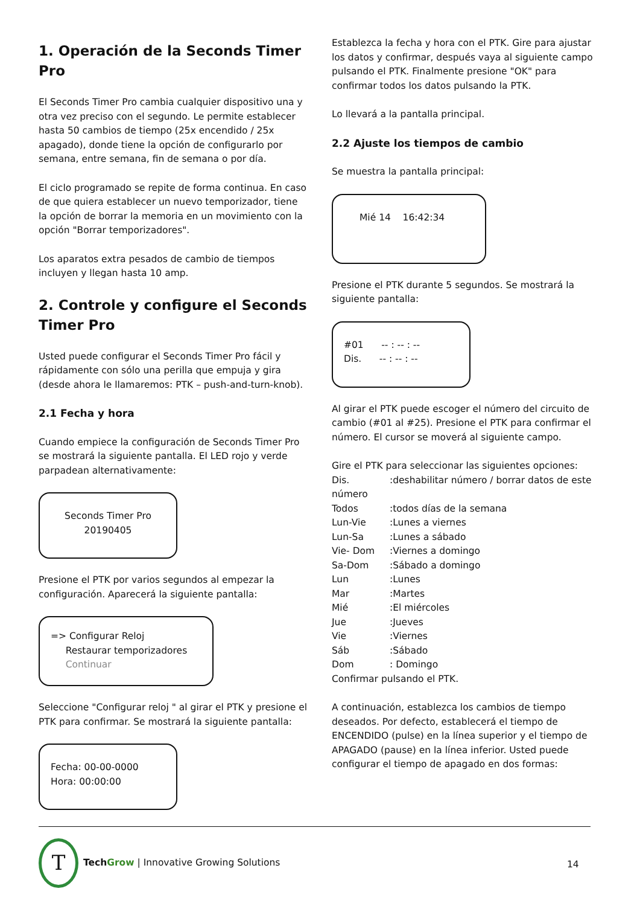1. Operación de la Seconds Timer Pro
El Seconds Timer Pro cambia cualquier dispositivo una y otra vez preciso con el segundo. Le permite establecer hasta 50 cambios de tiempo (25x encendido / 25x apagado), donde tiene la opción de configurarlo por semana, entre semana, fin de semana o por día.
El ciclo programado se repite de forma continua. En caso de que quiera establecer un nuevo temporizador, tiene la opción de borrar la memoria en un movimiento con la opción "Borrar temporizadores".
Los aparatos extra pesados de cambio de tiempos incluyen y llegan hasta 10 amp.
2. Controle y configure el Seconds Timer Pro
Usted puede configurar el Seconds Timer Pro fácil y rápidamente con sólo una perilla que empuja y gira (desde ahora le llamaremos: PTK – push-and-turn-knob).
2.1 Fecha y hora
Cuando empiece la configuración de Seconds Timer Pro se mostrará la siguiente pantalla. El LED rojo y verde parpadean alternativamente:
Seconds Timer Pro
20190405
Presione el PTK por varios segundos al empezar la configuración. Aparecerá la siguiente pantalla:
=> Configurar Reloj
Restaurar temporizadores
Continuar
Seleccione "Configurar reloj " al girar el PTK y presione el PTK para confirmar. Se mostrará la siguiente pantalla:
Fecha: 00-00-0000
Hora: 00:00:00
Establezca la fecha y hora con el PTK. Gire para ajustar los datos y confirmar, después vaya al siguiente campo pulsando el PTK. Finalmente presione "OK" para confirmar todos los datos pulsando la PTK.
Lo llevará a la pantalla principal.
2.2 Ajuste los tiempos de cambio
Se muestra la pantalla principal:
Mié 14 16:42:34
Presione el PTK durante 5 segundos. Se mostrará la siguiente pantalla:
#01 -- : -- : --
Dis. -- : -- : --
Al girar el PTK puede escoger el número del circuito de cambio (#01 al #25). Presione el PTK para confirmar el número. El cursor se moverá al siguiente campo.
Gire el PTK para seleccionar las siguientes opciones:
| Dis. | :deshabilitar número / borrar datos de este |
| número | |
| Todos | :todos días de la semana |
| Lun-Vie | :Lunes a viernes |
| Lun-Sa | :Lunes a sábado |
| Vie- Dom | :Viernes a domingo |
| Sa-Dom | :Sábado a domingo |
| Lun | :Lunes |
| Mar | :Martes |
| Mié | :El miércoles |
| Jue | :Jueves |
| Vie | :Viernes |
| Sáb | :Sábado |
| Dom | : Domingo |
Confirmar pulsando el PTK.
A continuación, establezca los cambios de tiempo deseados. Por defecto, establecerá el tiempo de ENCENDIDO (pulse) en la línea superior y el tiempo de APAGADO (pause) en la línea inferior. Usted puede configurar el tiempo de apagado en dos formas:
T
Tech Grow | Innovative Growing Solutions
14